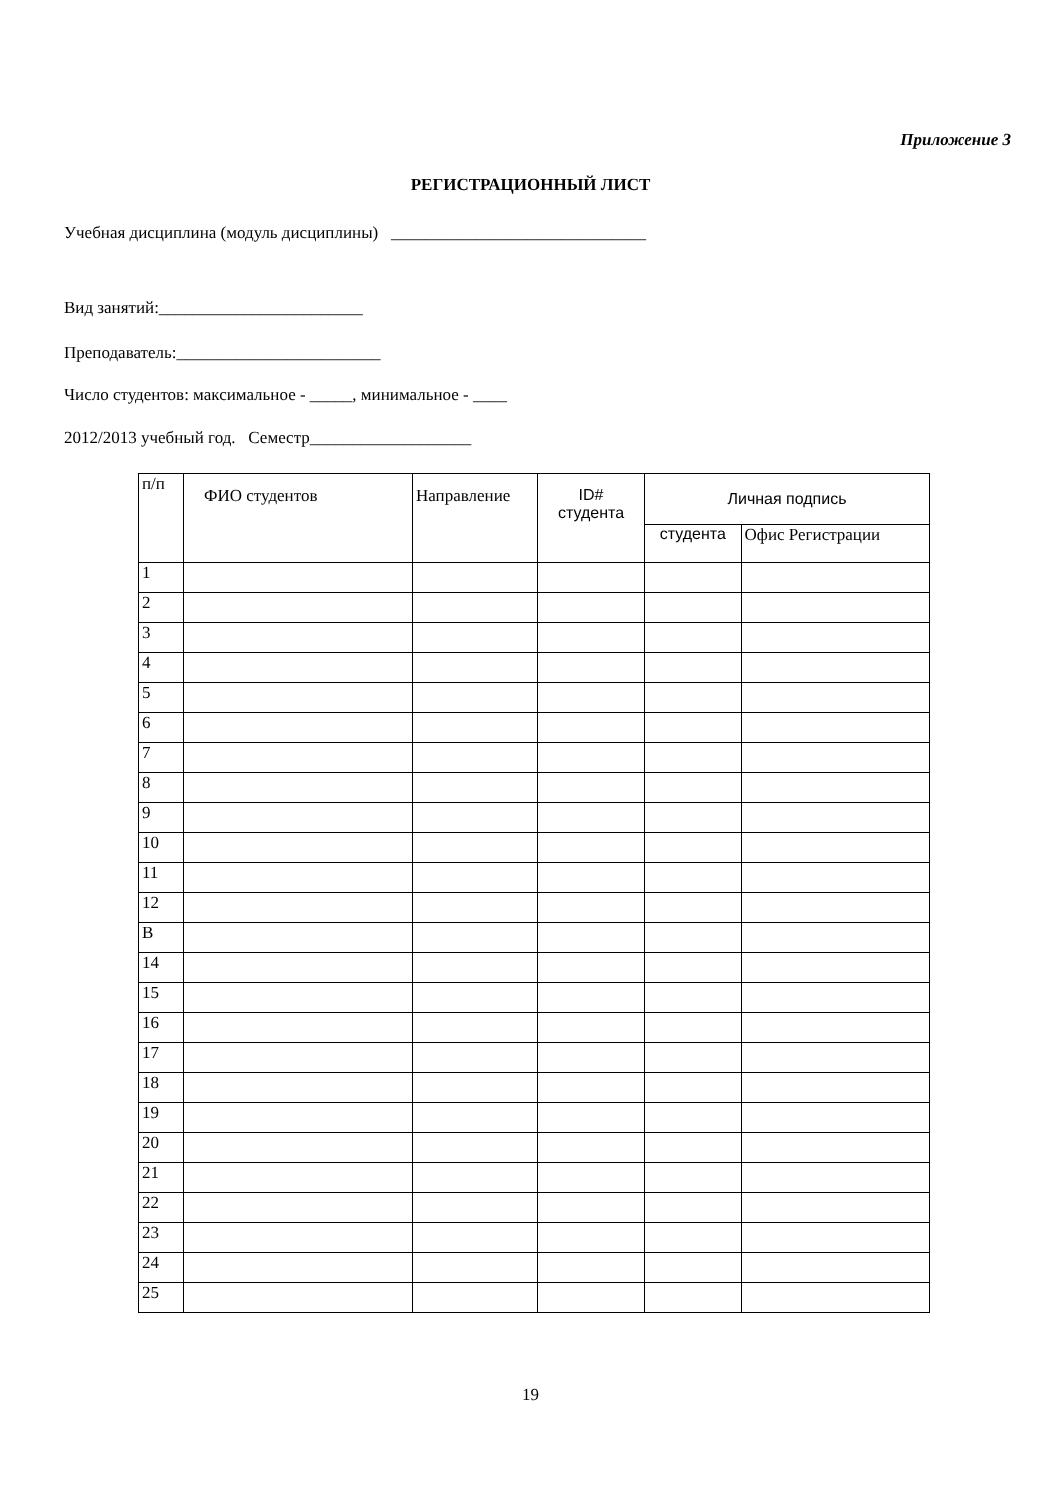Приложение 3
РЕГИСТРАЦИОННЫЙ ЛИСТ
Учебная дисциплина (модуль дисциплины) ______________________________
Вид занятий:________________________
Преподаватель:________________________
Число студентов: максимальное - _____, минимальное - ____
2012/2013 учебный год. Семестр___________________
| п/п | ФИО студентов | Направление | ID# студента | Личная подпись | |
| --- | --- | --- | --- | --- | --- |
| | | | | студента | Офис Регистрации |
| 1 | | | | | |
| 2 | | | | | |
| 3 | | | | | |
| 4 | | | | | |
| 5 | | | | | |
| 6 | | | | | |
| 7 | | | | | |
| 8 | | | | | |
| 9 | | | | | |
| 10 | | | | | |
| 11 | | | | | |
| 12 | | | | | |
| В | | | | | |
| 14 | | | | | |
| 15 | | | | | |
| 16 | | | | | |
| 17 | | | | | |
| 18 | | | | | |
| 19 | | | | | |
| 20 | | | | | |
| 21 | | | | | |
| 22 | | | | | |
| 23 | | | | | |
| 24 | | | | | |
| 25 | | | | | |
19